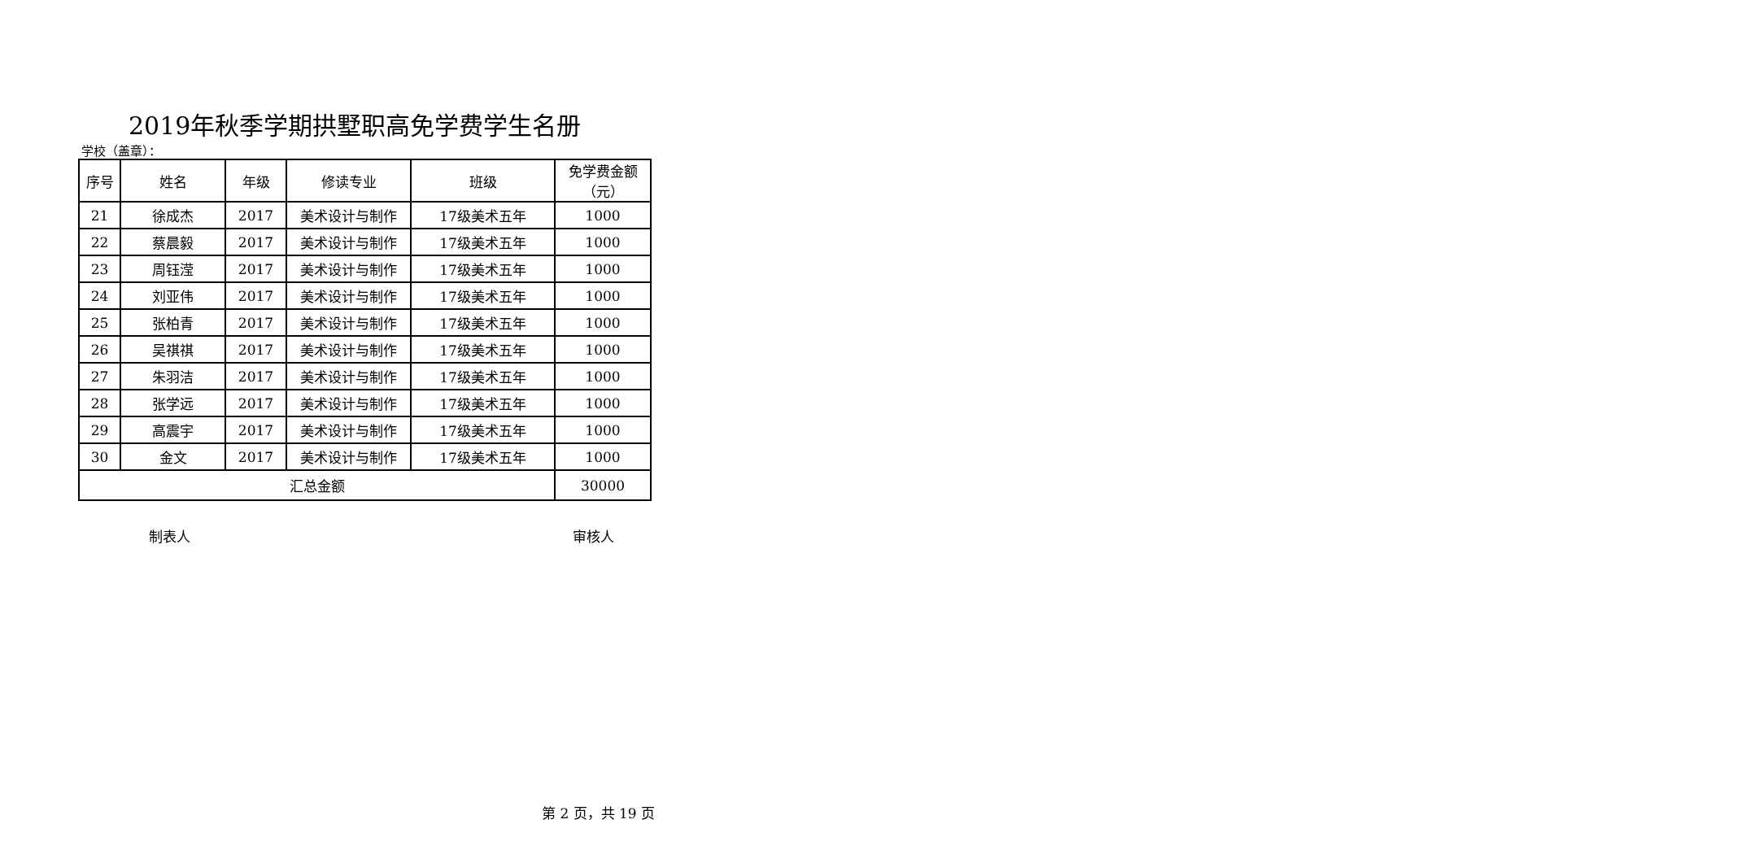2019年秋季学期拱墅职高免学费学生名册
学校（盖章）：
| 序号 | 姓名 | 年级 | 修读专业 | 班级 | 免学费金额（元） |
| --- | --- | --- | --- | --- | --- |
| 21 | 徐成杰 | 2017 | 美术设计与制作 | 17级美术五年 | 1000 |
| 22 | 蔡晨毅 | 2017 | 美术设计与制作 | 17级美术五年 | 1000 |
| 23 | 周钰滢 | 2017 | 美术设计与制作 | 17级美术五年 | 1000 |
| 24 | 刘亚伟 | 2017 | 美术设计与制作 | 17级美术五年 | 1000 |
| 25 | 张柏青 | 2017 | 美术设计与制作 | 17级美术五年 | 1000 |
| 26 | 吴祺祺 | 2017 | 美术设计与制作 | 17级美术五年 | 1000 |
| 27 | 朱羽洁 | 2017 | 美术设计与制作 | 17级美术五年 | 1000 |
| 28 | 张学远 | 2017 | 美术设计与制作 | 17级美术五年 | 1000 |
| 29 | 高震宇 | 2017 | 美术设计与制作 | 17级美术五年 | 1000 |
| 30 | 金文 | 2017 | 美术设计与制作 | 17级美术五年 | 1000 |
| 汇总金额 | | | | | 30000 |
制表人 审核人
第 2 页，共 19 页